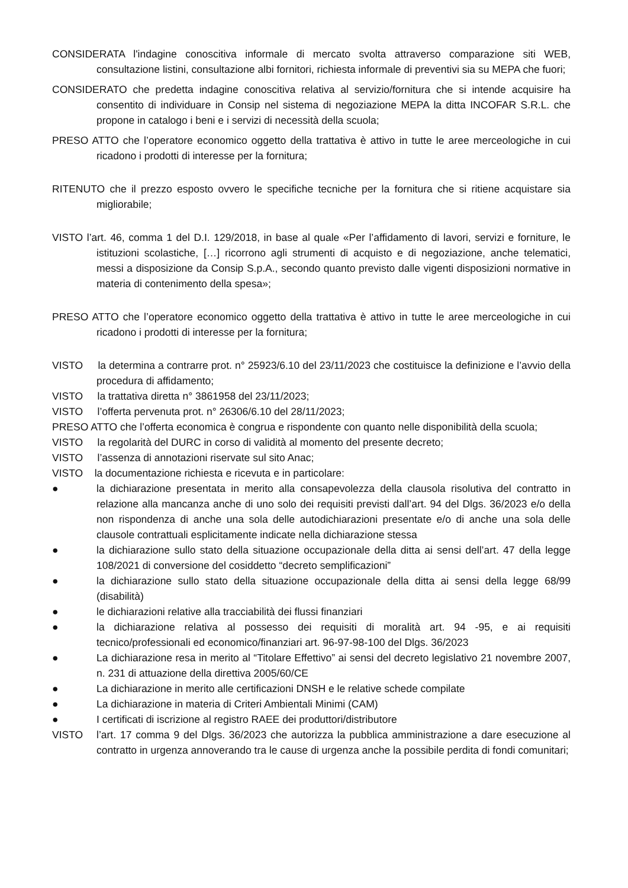CONSIDERATA l'indagine conoscitiva informale di mercato svolta attraverso comparazione siti WEB, consultazione listini, consultazione albi fornitori, richiesta informale di preventivi sia su MEPA che fuori;
CONSIDERATO che predetta indagine conoscitiva relativa al servizio/fornitura che si intende acquisire ha consentito di individuare in Consip nel sistema di negoziazione MEPA la ditta INCOFAR S.R.L. che propone in catalogo i beni e i servizi di necessità della scuola;
PRESO ATTO che l’operatore economico oggetto della trattativa è attivo in tutte le aree merceologiche in cui ricadono i prodotti di interesse per la fornitura;
RITENUTO che il prezzo esposto ovvero le specifiche tecniche per la fornitura che si ritiene acquistare sia migliorabile;
VISTO l’art. 46, comma 1 del D.I. 129/2018, in base al quale «Per l’affidamento di lavori, servizi e forniture, le istituzioni scolastiche, […] ricorrono agli strumenti di acquisto e di negoziazione, anche telematici, messi a disposizione da Consip S.p.A., secondo quanto previsto dalle vigenti disposizioni normative in materia di contenimento della spesa»;
PRESO ATTO che l’operatore economico oggetto della trattativa è attivo in tutte le aree merceologiche in cui ricadono i prodotti di interesse per la fornitura;
VISTO la determina a contrarre prot. n° 25923/6.10 del 23/11/2023 che costituisce la definizione e l’avvio della procedura di affidamento;
VISTO la trattativa diretta n° 3861958 del 23/11/2023;
VISTO l’offerta pervenuta prot. n° 26306/6.10 del 28/11/2023;
PRESO ATTO che l’offerta economica è congrua e rispondente con quanto nelle disponibilità della scuola;
VISTO la regolarità del DURC in corso di validità al momento del presente decreto;
VISTO l’assenza di annotazioni riservate sul sito Anac;
VISTO la documentazione richiesta e ricevuta e in particolare:
● la dichiarazione presentata in merito alla consapevolezza della clausola risolutiva del contratto in relazione alla mancanza anche di uno solo dei requisiti previsti dall’art. 94 del Dlgs. 36/2023 e/o della non rispondenza di anche una sola delle autodichiarazioni presentate e/o di anche una sola delle clausole contrattuali esplicitamente indicate nella dichiarazione stessa
● la dichiarazione sullo stato della situazione occupazionale della ditta ai sensi dell’art. 47 della legge 108/2021 di conversione del cosiddetto “decreto semplificazioni”
● la dichiarazione sullo stato della situazione occupazionale della ditta ai sensi della legge 68/99 (disabilità)
● le dichiarazioni relative alla tracciabilità dei flussi finanziari
● la dichiarazione relativa al possesso dei requisiti di moralità art. 94 -95, e ai requisiti tecnico/professionali ed economico/finanziari art. 96-97-98-100 del Dlgs. 36/2023
● La dichiarazione resa in merito al “Titolare Effettivo” ai sensi del decreto legislativo 21 novembre 2007, n. 231 di attuazione della direttiva 2005/60/CE
● La dichiarazione in merito alle certificazioni DNSH e le relative schede compilate
● La dichiarazione in materia di Criteri Ambientali Minimi (CAM)
● I certificati di iscrizione al registro RAEE dei produttori/distributore
VISTO l’art. 17 comma 9 del Dlgs. 36/2023 che autorizza la pubblica amministrazione a dare esecuzione al contratto in urgenza annoverando tra le cause di urgenza anche la possibile perdita di fondi comunitari;